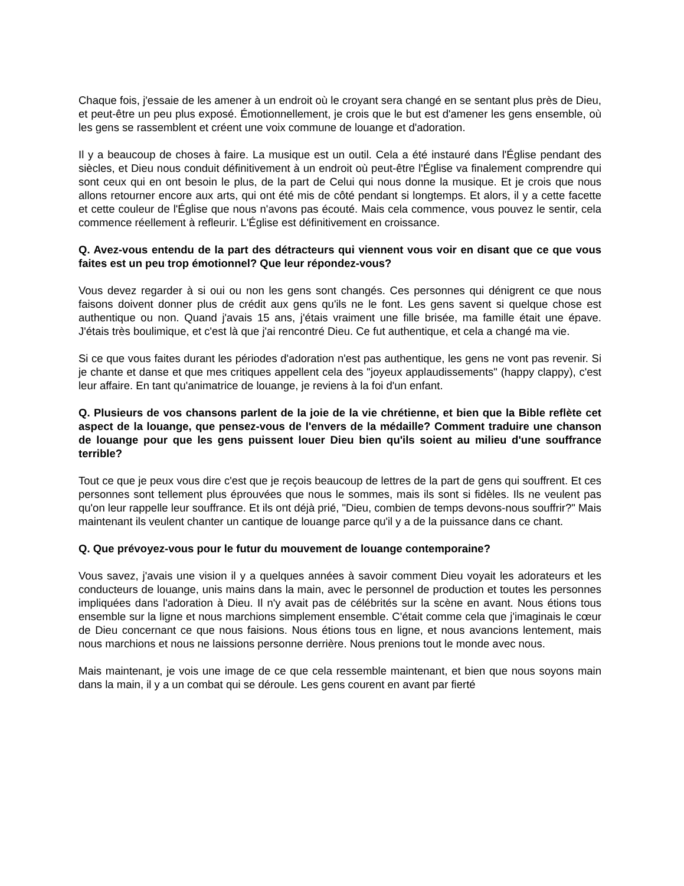Chaque fois, j'essaie de les amener à un endroit où le croyant sera changé en se sentant plus près de Dieu, et peut-être un peu plus exposé. Émotionnellement, je crois que le but est d'amener les gens ensemble, où les gens se rassemblent et créent une voix commune de louange et d'adoration.
Il y a beaucoup de choses à faire. La musique est un outil. Cela a été instauré dans l'Église pendant des siècles, et Dieu nous conduit définitivement à un endroit où peut-être l'Église va finalement comprendre qui sont ceux qui en ont besoin le plus, de la part de Celui qui nous donne la musique. Et je crois que nous allons retourner encore aux arts, qui ont été mis de côté pendant si longtemps. Et alors, il y a cette facette et cette couleur de l'Église que nous n'avons pas écouté. Mais cela commence, vous pouvez le sentir, cela commence réellement à refleurir. L'Église est définitivement en croissance.
Q. Avez-vous entendu de la part des détracteurs qui viennent vous voir en disant que ce que vous faites est un peu trop émotionnel? Que leur répondez-vous?
Vous devez regarder à si oui ou non les gens sont changés. Ces personnes qui dénigrent ce que nous faisons doivent donner plus de crédit aux gens qu'ils ne le font. Les gens savent si quelque chose est authentique ou non. Quand j'avais 15 ans, j'étais vraiment une fille brisée, ma famille était une épave. J'étais très boulimique, et c'est là que j'ai rencontré Dieu. Ce fut authentique, et cela a changé ma vie.
Si ce que vous faites durant les périodes d'adoration n'est pas authentique, les gens ne vont pas revenir. Si je chante et danse et que mes critiques appellent cela des "joyeux applaudissements" (happy clappy), c'est leur affaire. En tant qu'animatrice de louange, je reviens à la foi d'un enfant.
Q. Plusieurs de vos chansons parlent de la joie de la vie chrétienne, et bien que la Bible reflète cet aspect de la louange, que pensez-vous de l'envers de la médaille? Comment traduire une chanson de louange pour que les gens puissent louer Dieu bien qu'ils soient au milieu d'une souffrance terrible?
Tout ce que je peux vous dire c'est que je reçois beaucoup de lettres de la part de gens qui souffrent. Et ces personnes sont tellement plus éprouvées que nous le sommes, mais ils sont si fidèles. Ils ne veulent pas qu'on leur rappelle leur souffrance. Et ils ont déjà prié, "Dieu, combien de temps devons-nous souffrir?" Mais maintenant ils veulent chanter un cantique de louange parce qu'il y a de la puissance dans ce chant.
Q. Que prévoyez-vous pour le futur du mouvement de louange contemporaine?
Vous savez, j'avais une vision il y a quelques années à savoir comment Dieu voyait les adorateurs et les conducteurs de louange, unis mains dans la main, avec le personnel de production et toutes les personnes impliquées dans l'adoration à Dieu. Il n'y avait pas de célébrités sur la scène en avant. Nous étions tous ensemble sur la ligne et nous marchions simplement ensemble. C'était comme cela que j'imaginais le cœur de Dieu concernant ce que nous faisions. Nous étions tous en ligne, et nous avancions lentement, mais nous marchions et nous ne laissions personne derrière. Nous prenions tout le monde avec nous.
Mais maintenant, je vois une image de ce que cela ressemble maintenant, et bien que nous soyons main dans la main, il y a un combat qui se déroule. Les gens courent en avant par fierté